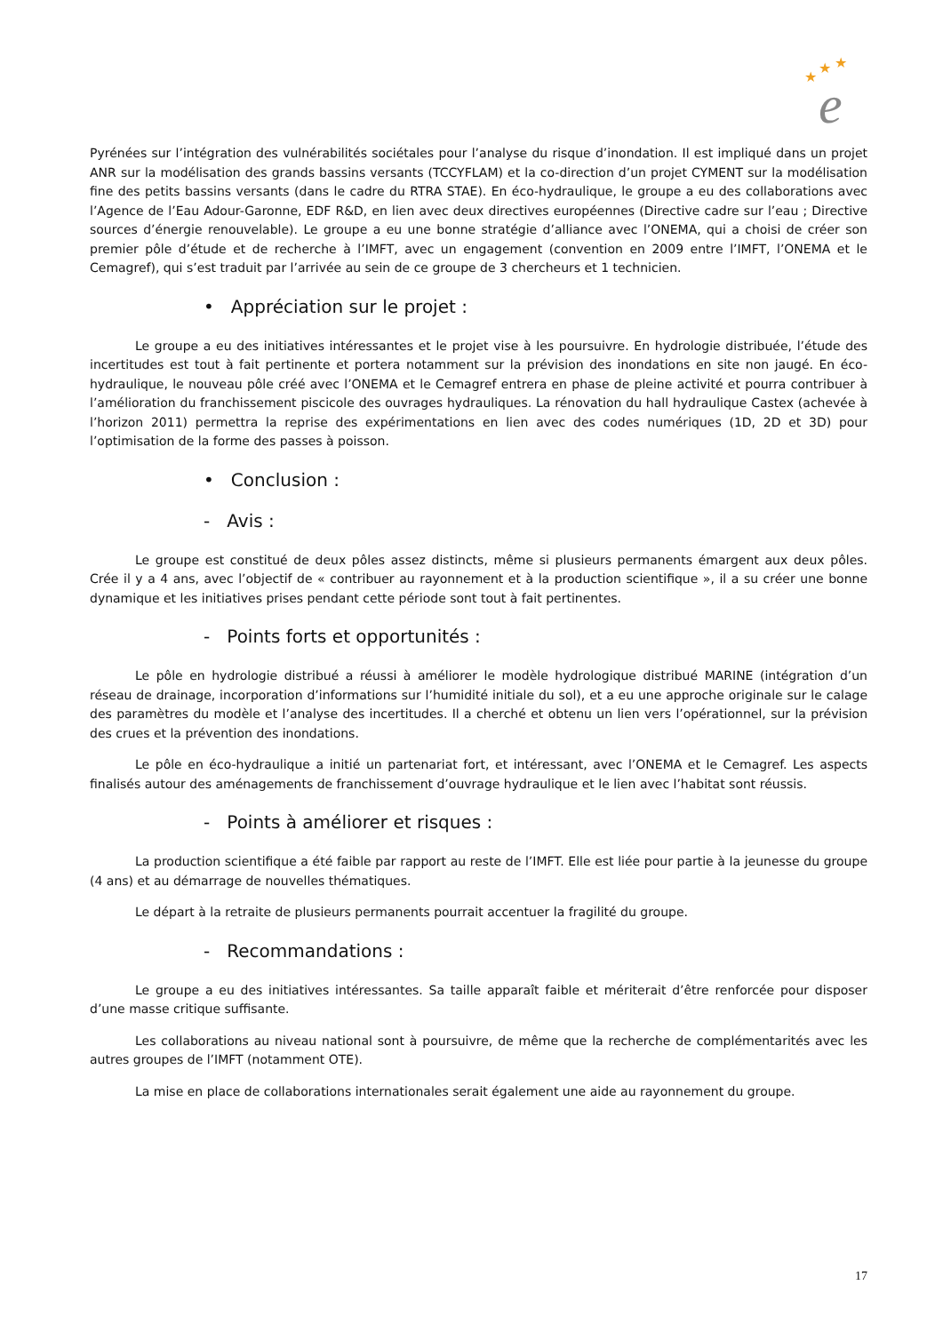★
★
★
e
Pyrénées sur l’intégration des vulnérabilités sociétales pour l’analyse du risque d’inondation. Il est impliqué dans un projet ANR sur la modélisation des grands bassins versants (TCCYFLAM) et la co-direction d’un projet CYMENT sur la modélisation fine des petits bassins versants (dans le cadre du RTRA STAE). En éco-hydraulique, le groupe a eu des collaborations avec l’Agence de l’Eau Adour-Garonne, EDF R&D, en lien avec deux directives européennes (Directive cadre sur l’eau ; Directive sources d’énergie renouvelable). Le groupe a eu une bonne stratégie d’alliance avec l’ONEMA, qui a choisi de créer son premier pôle d’étude et de recherche à l’IMFT, avec un engagement (convention en 2009 entre l’IMFT, l’ONEMA et le Cemagref), qui s’est traduit par l’arrivée au sein de ce groupe de 3 chercheurs et 1 technicien.
• Appréciation sur le projet :
Le groupe a eu des initiatives intéressantes et le projet vise à les poursuivre. En hydrologie distribuée, l’étude des incertitudes est tout à fait pertinente et portera notamment sur la prévision des inondations en site non jaugé. En éco-hydraulique, le nouveau pôle créé avec l’ONEMA et le Cemagref entrera en phase de pleine activité et pourra contribuer à l’amélioration du franchissement piscicole des ouvrages hydrauliques. La rénovation du hall hydraulique Castex (achevée à l’horizon 2011) permettra la reprise des expérimentations en lien avec des codes numériques (1D, 2D et 3D) pour l’optimisation de la forme des passes à poisson.
• Conclusion :
- Avis :
Le groupe est constitué de deux pôles assez distincts, même si plusieurs permanents émargent aux deux pôles. Crée il y a 4 ans, avec l’objectif de « contribuer au rayonnement et à la production scientifique », il a su créer une bonne dynamique et les initiatives prises pendant cette période sont tout à fait pertinentes.
- Points forts et opportunités :
Le pôle en hydrologie distribué a réussi à améliorer le modèle hydrologique distribué MARINE (intégration d’un réseau de drainage, incorporation d’informations sur l’humidité initiale du sol), et a eu une approche originale sur le calage des paramètres du modèle et l’analyse des incertitudes. Il a cherché et obtenu un lien vers l’opérationnel, sur la prévision des crues et la prévention des inondations.
Le pôle en éco-hydraulique a initié un partenariat fort, et intéressant, avec l’ONEMA et le Cemagref. Les aspects finalisés autour des aménagements de franchissement d’ouvrage hydraulique et le lien avec l’habitat sont réussis.
- Points à améliorer et risques :
La production scientifique a été faible par rapport au reste de l’IMFT. Elle est liée pour partie à la jeunesse du groupe (4 ans) et au démarrage de nouvelles thématiques.
Le départ à la retraite de plusieurs permanents pourrait accentuer la fragilité du groupe.
- Recommandations :
Le groupe a eu des initiatives intéressantes. Sa taille apparaît faible et mériterait d’être renforcée pour disposer d’une masse critique suffisante.
Les collaborations au niveau national sont à poursuivre, de même que la recherche de complémentarités avec les autres groupes de l’IMFT (notamment OTE).
La mise en place de collaborations internationales serait également une aide au rayonnement du groupe.
17